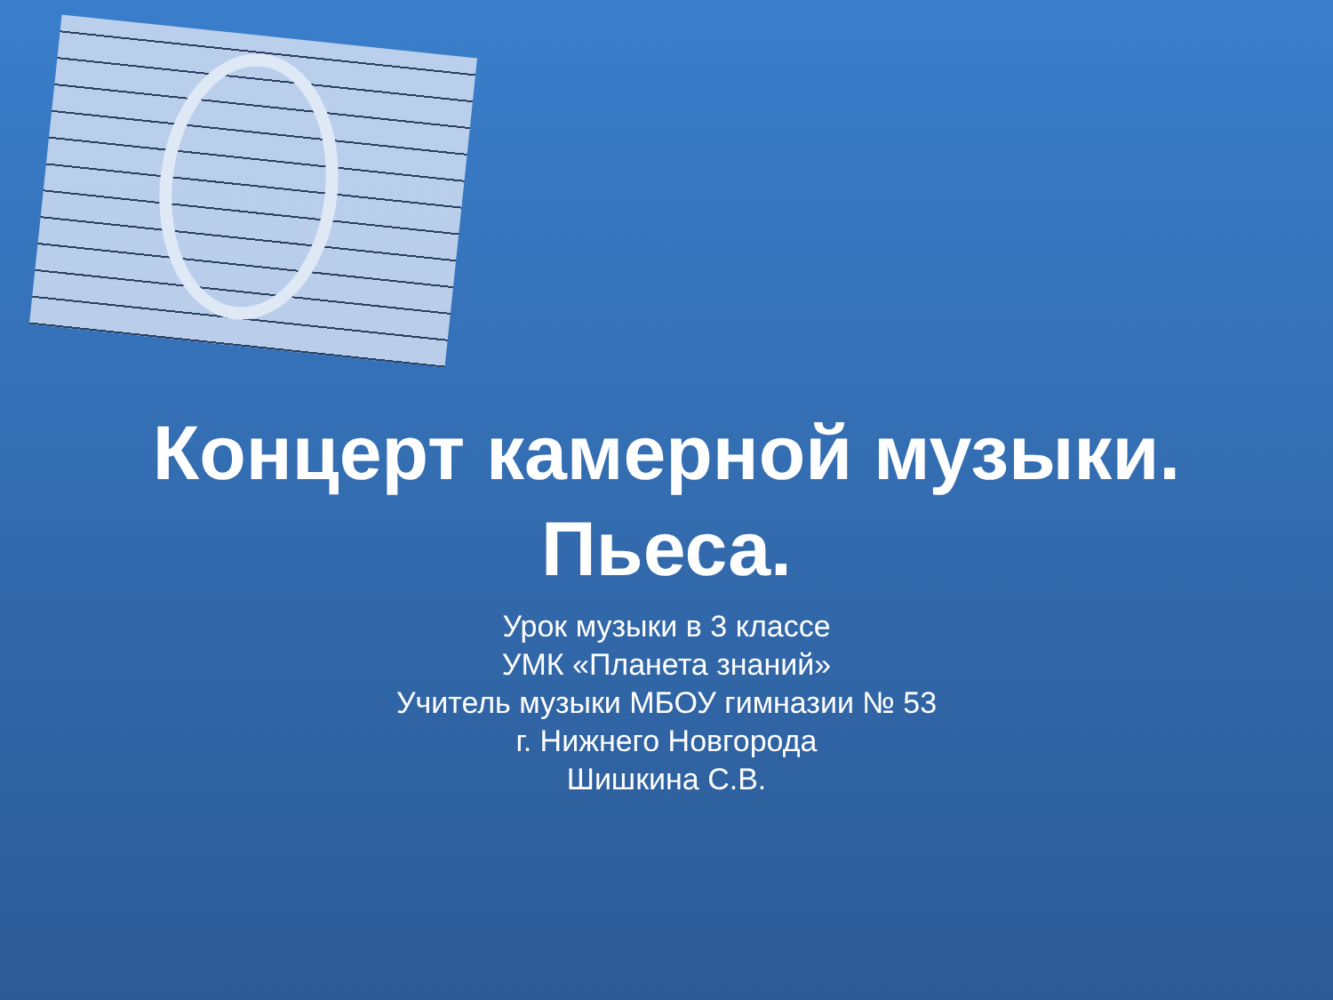Концерт камерной музыки.
Пьеса.
Урок музыки в 3 классе
УМК «Планета знаний»
Учитель музыки МБОУ гимназии № 53
г. Нижнего Новгорода
Шишкина С.В.